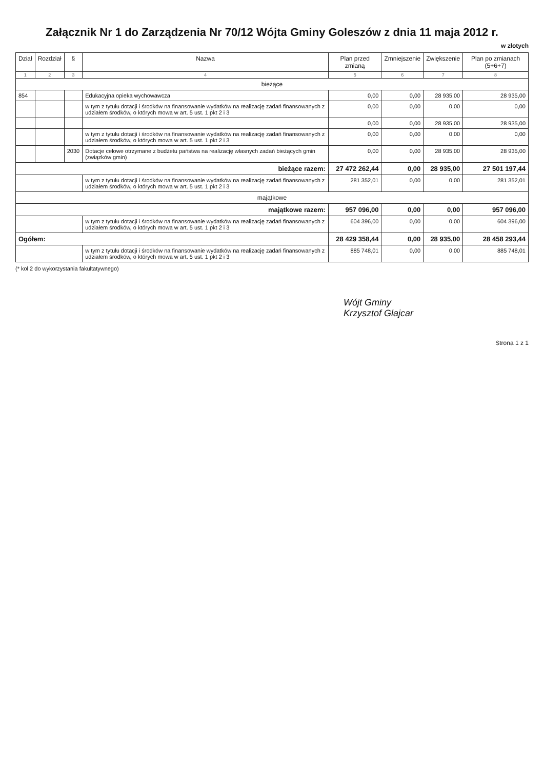Załącznik Nr 1 do Zarządzenia Nr 70/12 Wójta Gminy Goleszów z dnia 11 maja 2012 r.
w złotych
| Dział | Rozdział | § | Nazwa | Plan przed zmianą | Zmniejszenie | Zwiększenie | Plan po zmianach (5+6+7) |
| --- | --- | --- | --- | --- | --- | --- | --- |
| 1 | 2 | 3 | 4 | 5 | 6 | 7 | 8 |
| bieżące | | | | | | | |
| 854 | | | Edukacyjna opieka wychowawcza | 0,00 | 0,00 | 28 935,00 | 28 935,00 |
| | | | w tym z tytułu dotacji i środków na finansowanie wydatków na realizację zadań finansowanych z udziałem środków, o których mowa w art. 5 ust. 1 pkt 2 i 3 | 0,00 | 0,00 | 0,00 | 0,00 |
| | | | | 0,00 | 0,00 | 28 935,00 | 28 935,00 |
| | | | w tym z tytułu dotacji i środków na finansowanie wydatków na realizację zadań finansowanych z udziałem środków, o których mowa w art. 5 ust. 1 pkt 2 i 3 | 0,00 | 0,00 | 0,00 | 0,00 |
| | | 2030 | Dotacje celowe otrzymane z budżetu państwa na realizację własnych zadań bieżących gmin (związków gmin) | 0,00 | 0,00 | 28 935,00 | 28 935,00 |
| bieżące razem: | | | | 27 472 262,44 | 0,00 | 28 935,00 | 27 501 197,44 |
| | | | w tym z tytułu dotacji i środków na finansowanie wydatków na realizację zadań finansowanych z udziałem środków, o których mowa w art. 5 ust. 1 pkt 2 i 3 | 281 352,01 | 0,00 | 0,00 | 281 352,01 |
| majątkowe | | | | | | | |
| majątkowe razem: | | | | 957 096,00 | 0,00 | 0,00 | 957 096,00 |
| | | | w tym z tytułu dotacji i środków na finansowanie wydatków na realizację zadań finansowanych z udziałem środków, o których mowa w art. 5 ust. 1 pkt 2 i 3 | 604 396,00 | 0,00 | 0,00 | 604 396,00 |
| Ogółem: | | | | 28 429 358,44 | 0,00 | 28 935,00 | 28 458 293,44 |
| | | | w tym z tytułu dotacji i środków na finansowanie wydatków na realizację zadań finansowanych z udziałem środków, o których mowa w art. 5 ust. 1 pkt 2 i 3 | 885 748,01 | 0,00 | 0,00 | 885 748,01 |
(* kol 2 do wykorzystania fakultatywnego)
Wójt Gminy
Krzysztof Glajcar
Strona 1 z 1